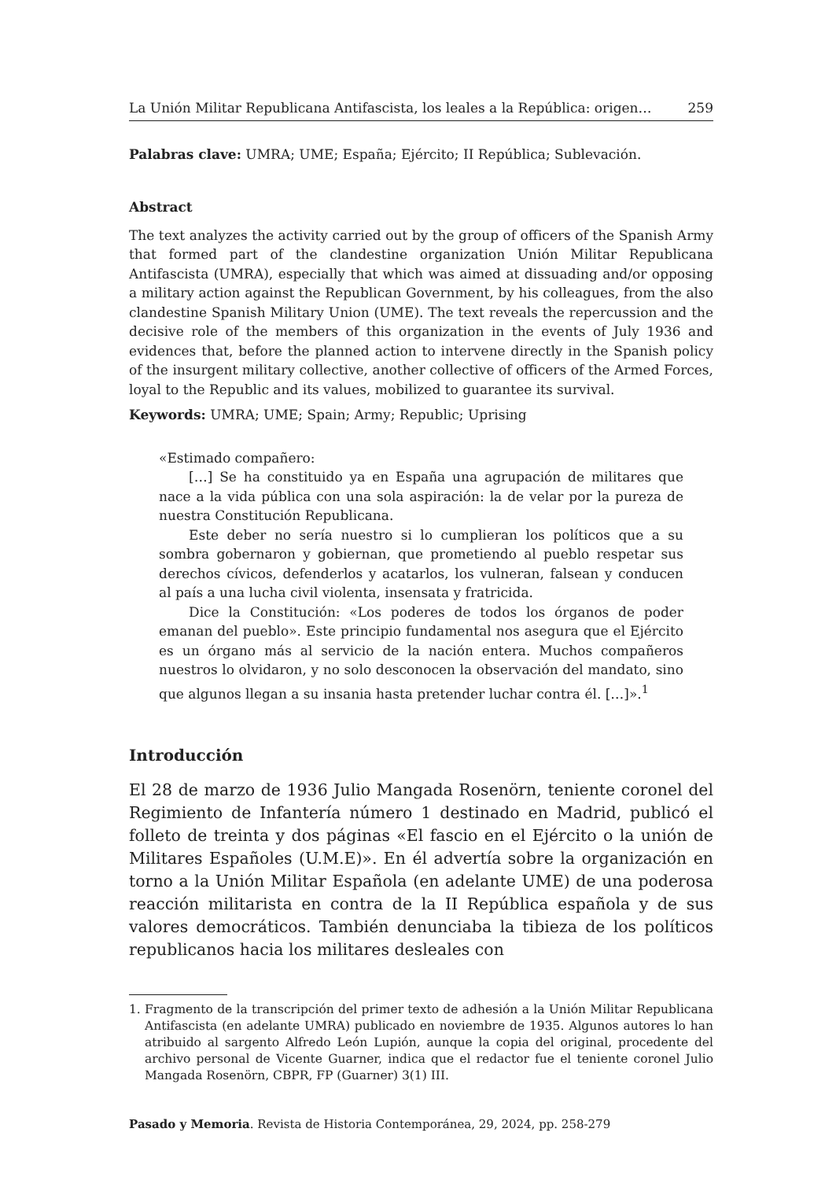La Unión Militar Republicana Antifascista, los leales a la República: origen… 259
Palabras clave: UMRA; UME; España; Ejército; II República; Sublevación.
Abstract
The text analyzes the activity carried out by the group of officers of the Spanish Army that formed part of the clandestine organization Unión Militar Republicana Antifascista (UMRA), especially that which was aimed at dissuading and/or opposing a military action against the Republican Government, by his colleagues, from the also clandestine Spanish Military Union (UME). The text reveals the repercussion and the decisive role of the members of this organization in the events of July 1936 and evidences that, before the planned action to intervene directly in the Spanish policy of the insurgent military collective, another collective of officers of the Armed Forces, loyal to the Republic and its values, mobilized to guarantee its survival.
Keywords: UMRA; UME; Spain; Army; Republic; Uprising
«Estimado compañero:
[…] Se ha constituido ya en España una agrupación de militares que nace a la vida pública con una sola aspiración: la de velar por la pureza de nuestra Constitución Republicana.
Este deber no sería nuestro si lo cumplieran los políticos que a su sombra gobernaron y gobiernan, que prometiendo al pueblo respetar sus derechos cívicos, defenderlos y acatarlos, los vulneran, falsean y conducen al país a una lucha civil violenta, insensata y fratricida.
Dice la Constitución: «Los poderes de todos los órganos de poder emanan del pueblo». Este principio fundamental nos asegura que el Ejército es un órgano más al servicio de la nación entera. Muchos compañeros nuestros lo olvidaron, y no solo desconocen la observación del mandato, sino que algunos llegan a su insania hasta pretender luchar contra él. […]».<sup>1</sup>
Introducción
El 28 de marzo de 1936 Julio Mangada Rosenörn, teniente coronel del Regimiento de Infantería número 1 destinado en Madrid, publicó el folleto de treinta y dos páginas «El fascio en el Ejército o la unión de Militares Españoles (U.M.E)». En él advertía sobre la organización en torno a la Unión Militar Española (en adelante UME) de una poderosa reacción militarista en contra de la II República española y de sus valores democráticos. También denunciaba la tibieza de los políticos republicanos hacia los militares desleales con
1. Fragmento de la transcripción del primer texto de adhesión a la Unión Militar Republicana Antifascista (en adelante UMRA) publicado en noviembre de 1935. Algunos autores lo han atribuido al sargento Alfredo León Lupión, aunque la copia del original, procedente del archivo personal de Vicente Guarner, indica que el redactor fue el teniente coronel Julio Mangada Rosenörn, CBPR, FP (Guarner) 3(1) III.
Pasado y Memoria. Revista de Historia Contemporánea, 29, 2024, pp. 258-279